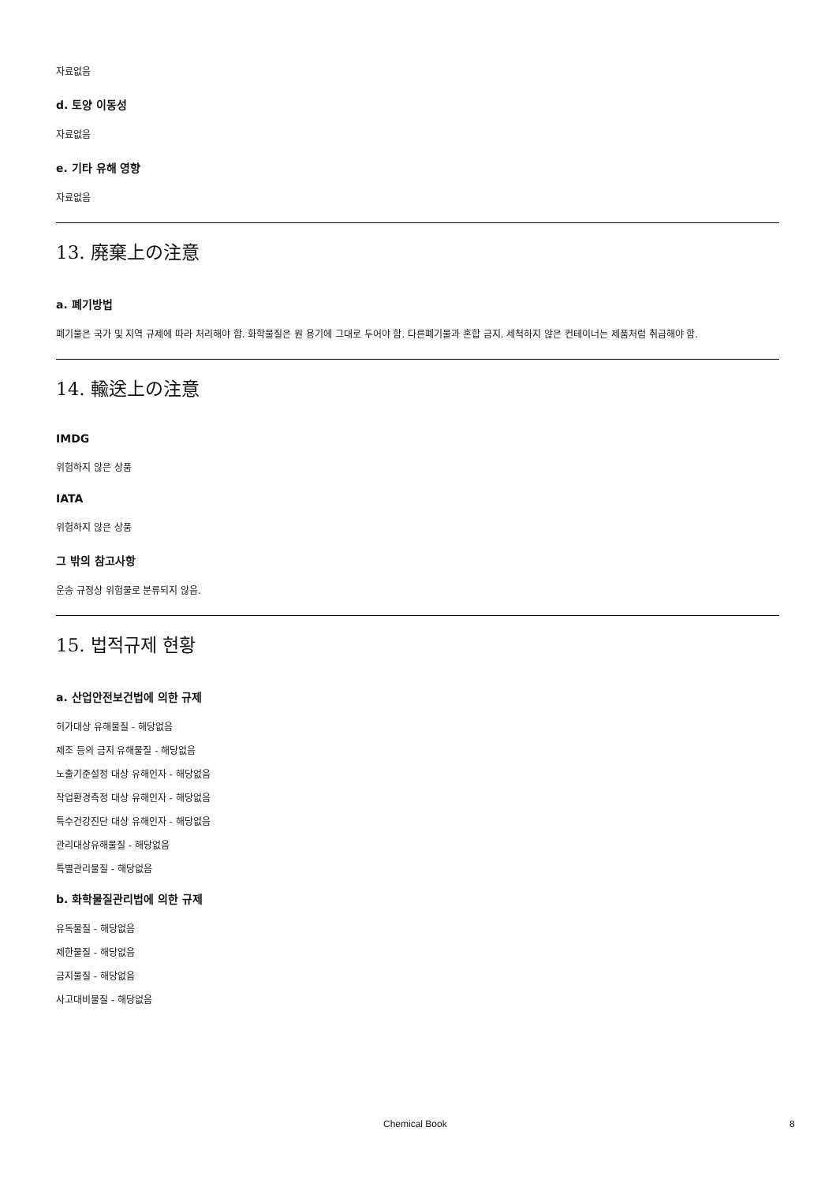자료없음
d. 토양 이동성
자료없음
e. 기타 유해 영향
자료없음
13. 廃棄上の注意
a. 폐기방법
폐기물은 국가 및 지역 규제에 따라 처리해야 함. 화학물질은 원 용기에 그대로 두어야 함. 다른폐기물과 혼합 금지. 세척하지 않은 컨테이너는 제품처럼 취급해야 함.
14. 輸送上の注意
IMDG
위험하지 않은 상품
IATA
위험하지 않은 상품
그 밖의 참고사항
운송 규정상 위험물로 분류되지 않음.
15. 법적규제 현황
a. 산업안전보건법에 의한 규제
허가대상 유해물질 - 해당없음
제조 등의 금지 유해물질 - 해당없음
노출기준설정 대상 유해인자 - 해당없음
작업환경측정 대상 유해인자 - 해당없음
특수건강진단 대상 유해인자 - 해당없음
관리대상유해물질 - 해당없음
특별관리물질 - 해당없음
b. 화학물질관리법에 의한 규제
유독물질 - 해당없음
제한물질 - 해당없음
금지물질 - 해당없음
사고대비물질 - 해당없음
Chemical Book 8